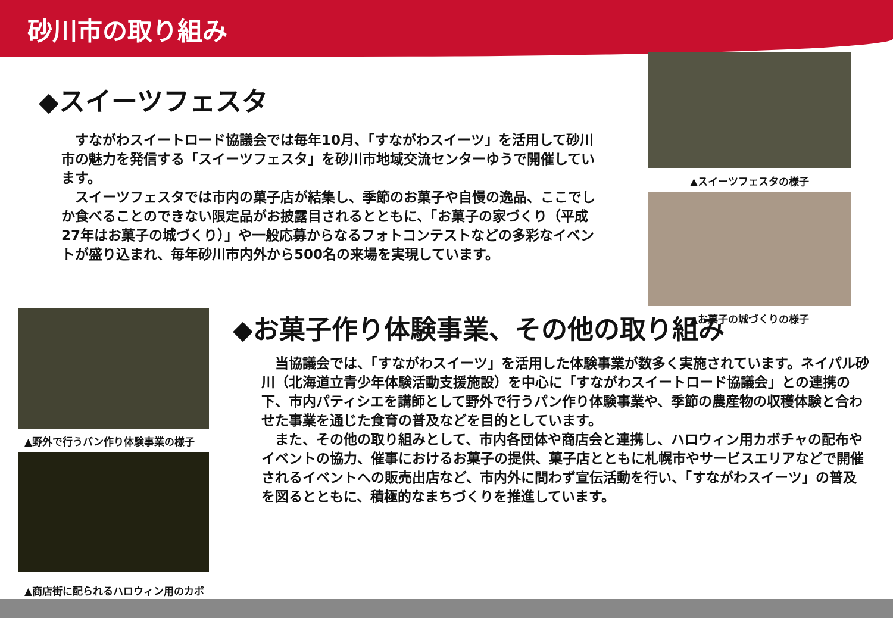砂川市の取り組み
◆スイーツフェスタ
　すながわスイートロード協議会では毎年10月、「すながわスイーツ」を活用して砂川市の魅力を発信する「スイーツフェスタ」を砂川市地域交流センターゆうで開催しています。
　スイーツフェスタでは市内の菓子店が結集し、季節のお菓子や自慢の逸品、ここでしか食べることのできない限定品がお披露目されるとともに、「お菓子の家づくり（平成27年はお菓子の城づくり）」や一般応募からなるフォトコンテストなどの多彩なイベントが盛り込まれ、毎年砂川市内外から500名の来場を実現しています。
▲スイーツフェスタの様子
▲お菓子の城づくりの様子
▲野外で行うパン作り体験事業の様子
▲商店街に配られるハロウィン用のカボチャ
◆お菓子作り体験事業、その他の取り組み
　当協議会では、「すながわスイーツ」を活用した体験事業が数多く実施されています。ネイパル砂川（北海道立青少年体験活動支援施設）を中心に「すながわスイートロード協議会」との連携の下、市内パティシエを講師として野外で行うパン作り体験事業や、季節の農産物の収穫体験と合わせた事業を通じた食育の普及などを目的としています。
　また、その他の取り組みとして、市内各団体や商店会と連携し、ハロウィン用カボチャの配布やイベントの協力、催事におけるお菓子の提供、菓子店とともに札幌市やサービスエリアなどで開催されるイベントへの販売出店など、市内外に問わず宣伝活動を行い、「すながわスイーツ」の普及を図るとともに、積極的なまちづくりを推進しています。